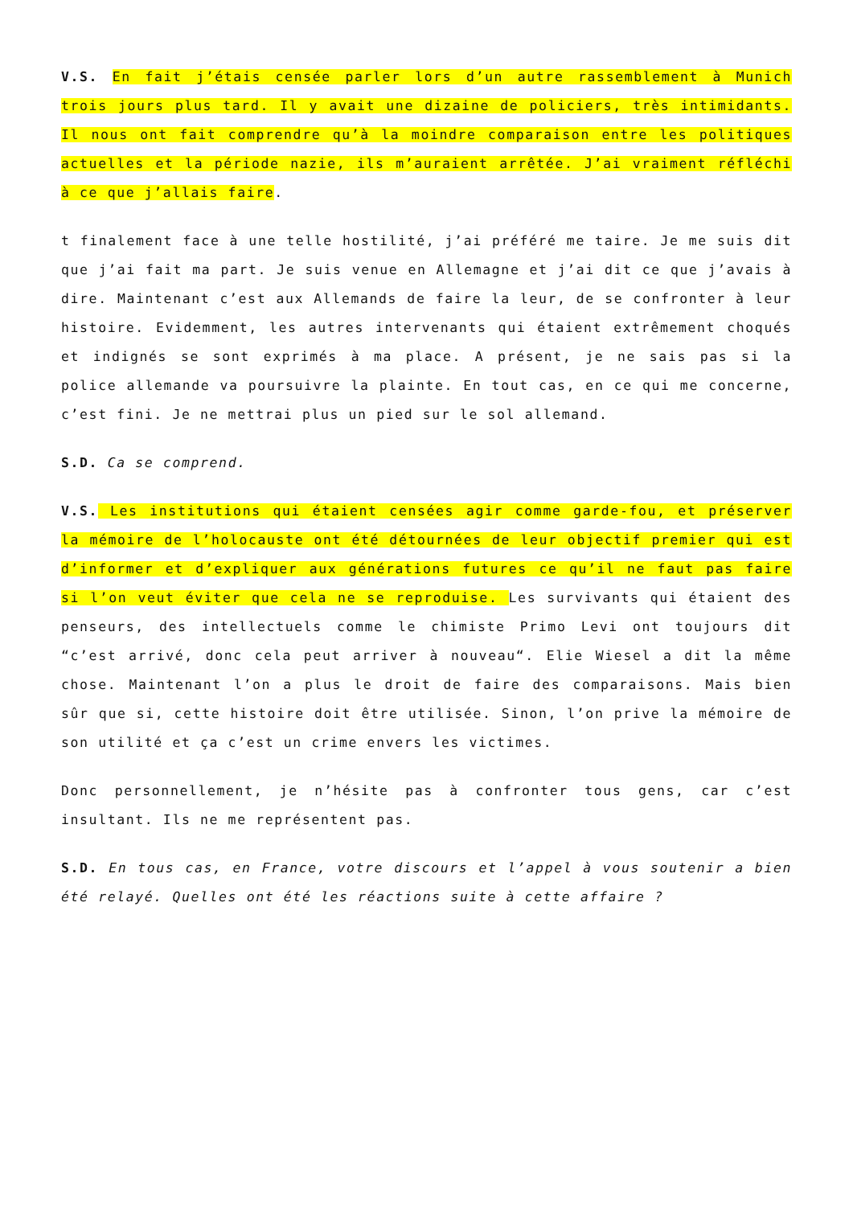V.S. En fait j’étais censée parler lors d’un autre rassemblement à Munich trois jours plus tard. Il y avait une dizaine de policiers, très intimidants. Il nous ont fait comprendre qu’à la moindre comparaison entre les politiques actuelles et la période nazie, ils m’auraient arrêtée. J’ai vraiment réfléchi à ce que j’allais faire.
t finalement face à une telle hostilité, j’ai préféré me taire. Je me suis dit que j’ai fait ma part. Je suis venue en Allemagne et j’ai dit ce que j’avais à dire. Maintenant c’est aux Allemands de faire la leur, de se confronter à leur histoire. Evidemment, les autres intervenants qui étaient extrêmement choqués et indignés se sont exprimés à ma place. A présent, je ne sais pas si la police allemande va poursuivre la plainte. En tout cas, en ce qui me concerne, c’est fini. Je ne mettrai plus un pied sur le sol allemand.
S.D. Ca se comprend.
V.S. Les institutions qui étaient censées agir comme garde-fou, et préserver la mémoire de l’holocauste ont été détournées de leur objectif premier qui est d’informer et d’expliquer aux générations futures ce qu’il ne faut pas faire si l’on veut éviter que cela ne se reproduise. Les survivants qui étaient des penseurs, des intellectuels comme le chimiste Primo Levi ont toujours dit “c’est arrivé, donc cela peut arriver à nouveau“. Elie Wiesel a dit la même chose. Maintenant l’on a plus le droit de faire des comparaisons. Mais bien sûr que si, cette histoire doit être utilisée. Sinon, l’on prive la mémoire de son utilité et ça c’est un crime envers les victimes.
Donc personnellement, je n’hésite pas à confronter tous gens, car c’est insultant. Ils ne me représentent pas.
S.D. En tous cas, en France, votre discours et l’appel à vous soutenir a bien été relayé. Quelles ont été les réactions suite à cette affaire ?